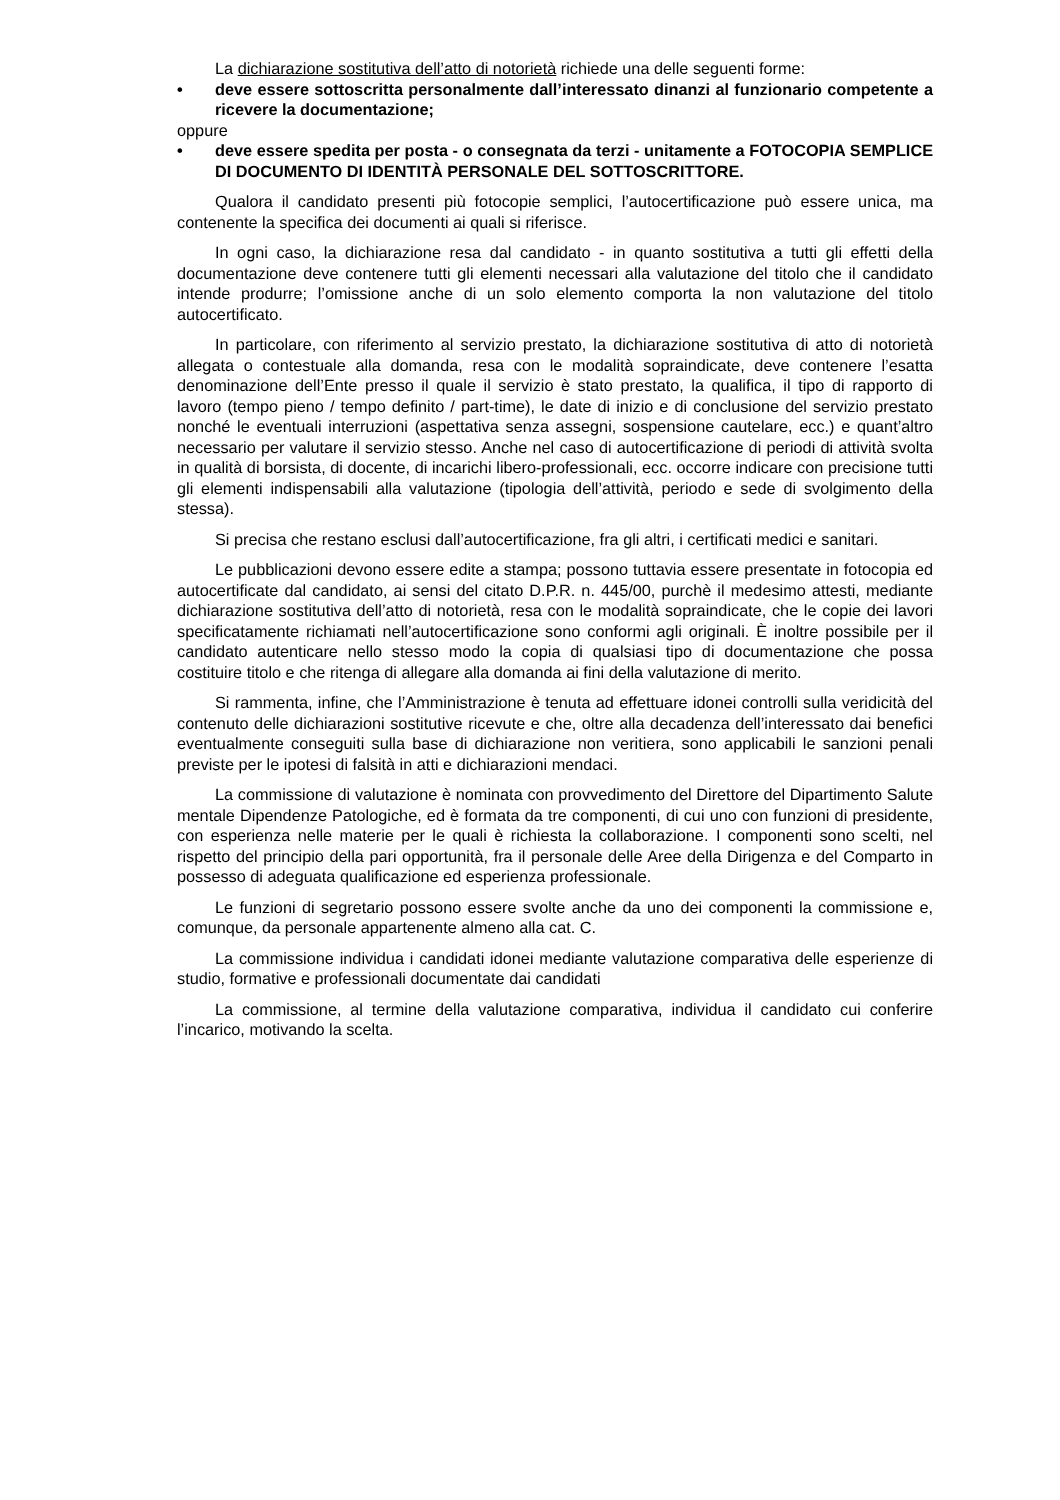La dichiarazione sostitutiva dell’atto di notorietà richiede una delle seguenti forme:
• deve essere sottoscritta personalmente dall’interessato dinanzi al funzionario competente a ricevere la documentazione;
oppure
• deve essere spedita per posta - o consegnata da terzi - unitamente a FOTOCOPIA SEMPLICE DI DOCUMENTO DI IDENTITÀ PERSONALE DEL SOTTOSCRITTORE.
Qualora il candidato presenti più fotocopie semplici, l’autocertificazione può essere unica, ma contenente la specifica dei documenti ai quali si riferisce.
In ogni caso, la dichiarazione resa dal candidato - in quanto sostitutiva a tutti gli effetti della documentazione deve contenere tutti gli elementi necessari alla valutazione del titolo che il candidato intende produrre; l’omissione anche di un solo elemento comporta la non valutazione del titolo autocertificato.
In particolare, con riferimento al servizio prestato, la dichiarazione sostitutiva di atto di notorietà allegata o contestuale alla domanda, resa con le modalità sopraindicate, deve contenere l’esatta denominazione dell’Ente presso il quale il servizio è stato prestato, la qualifica, il tipo di rapporto di lavoro (tempo pieno / tempo definito / part-time), le date di inizio e di conclusione del servizio prestato nonché le eventuali interruzioni (aspettativa senza assegni, sospensione cautelare, ecc.) e quant’altro necessario per valutare il servizio stesso. Anche nel caso di autocertificazione di periodi di attività svolta in qualità di borsista, di docente, di incarichi libero-professionali, ecc. occorre indicare con precisione tutti gli elementi indispensabili alla valutazione (tipologia dell’attività, periodo e sede di svolgimento della stessa).
Si precisa che restano esclusi dall’autocertificazione, fra gli altri, i certificati medici e sanitari.
Le pubblicazioni devono essere edite a stampa; possono tuttavia essere presentate in fotocopia ed autocertificate dal candidato, ai sensi del citato D.P.R. n. 445/00, purchè il medesimo attesti, mediante dichiarazione sostitutiva dell’atto di notorietà, resa con le modalità sopraindicate, che le copie dei lavori specificatamente richiamati nell’autocertificazione sono conformi agli originali. È inoltre possibile per il candidato autenticare nello stesso modo la copia di qualsiasi tipo di documentazione che possa costituire titolo e che ritenga di allegare alla domanda ai fini della valutazione di merito.
Si rammenta, infine, che l’Amministrazione è tenuta ad effettuare idonei controlli sulla veridicità del contenuto delle dichiarazioni sostitutive ricevute e che, oltre alla decadenza dell’interessato dai benefici eventualmente conseguiti sulla base di dichiarazione non veritiera, sono applicabili le sanzioni penali previste per le ipotesi di falsità in atti e dichiarazioni mendaci.
La commissione di valutazione è nominata con provvedimento del Direttore del Dipartimento Salute mentale Dipendenze Patologiche, ed è formata da tre componenti, di cui uno con funzioni di presidente, con esperienza nelle materie per le quali è richiesta la collaborazione. I componenti sono scelti, nel rispetto del principio della pari opportunità, fra il personale delle Aree della Dirigenza e del Comparto in possesso di adeguata qualificazione ed esperienza professionale.
Le funzioni di segretario possono essere svolte anche da uno dei componenti la commissione e, comunque, da personale appartenente almeno alla cat. C.
La commissione individua i candidati idonei mediante valutazione comparativa delle esperienze di studio, formative e professionali documentate dai candidati
La commissione, al termine della valutazione comparativa, individua il candidato cui conferire l’incarico, motivando la scelta.